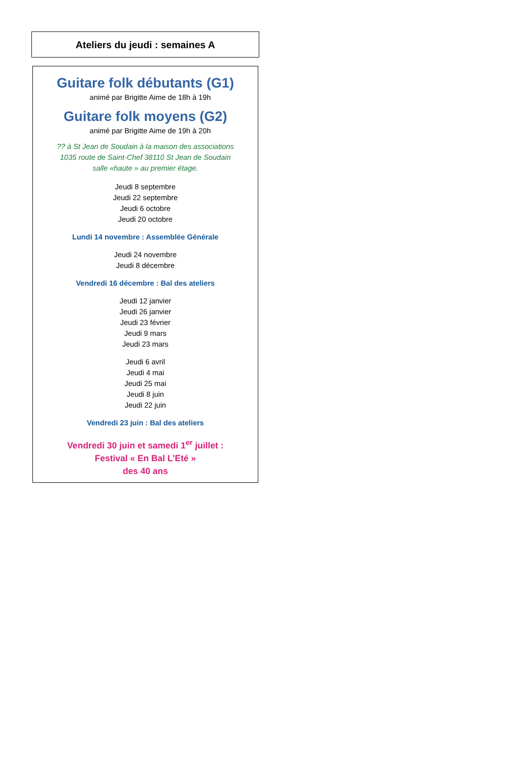Ateliers du jeudi : semaines A
Guitare folk débutants (G1)
animé par Brigitte Aime de 18h à 19h
Guitare folk moyens (G2)
animé par Brigitte Aime de 19h à 20h
?? à St Jean de Soudain à la maison des associations
1035 route de Saint-Chef 38110 St Jean de Soudain
salle «haute » au premier étage.
Jeudi 8 septembre
Jeudi 22 septembre
Jeudi 6 octobre
Jeudi 20 octobre
Lundi 14 novembre : Assemblée Générale
Jeudi 24 novembre
Jeudi 8 décembre
Vendredi 16 décembre : Bal des ateliers
Jeudi 12 janvier
Jeudi 26 janvier
Jeudi 23 février
Jeudi 9 mars
Jeudi 23 mars
Jeudi 6 avril
Jeudi 4 mai
Jeudi 25 mai
Jeudi 8 juin
Jeudi 22 juin
Vendredi 23 juin : Bal des ateliers
Vendredi 30 juin et samedi 1<sup>er</sup> juillet :
Festival « En Bal L’Eté »
des 40 ans